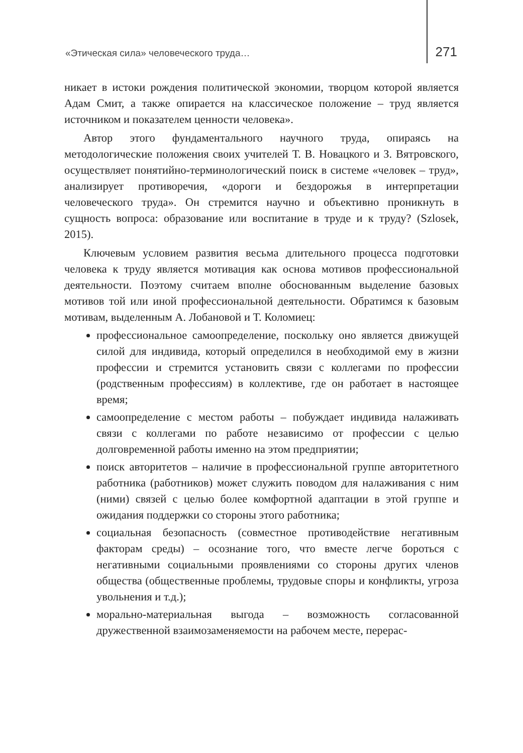«Этическая сила» человеческого труда… 271
никает в истоки рождения политической экономии, творцом которой является Адам Смит, а также опирается на классическое положение – труд является источником и показателем ценности человека».
Автор этого фундаментального научного труда, опираясь на методологические положения своих учителей Т. В. Новацкого и З. Вятровского, осуществляет понятийно-терминологический поиск в системе «человек – труд», анализирует противоречия, «дороги и бездорожья в интерпретации человеческого труда». Он стремится научно и объективно проникнуть в сущность вопроса: образование или воспитание в труде и к труду? (Szlosek, 2015).
Ключевым условием развития весьма длительного процесса подготовки человека к труду является мотивация как основа мотивов профессиональной деятельности. Поэтому считаем вполне обоснованным выделение базовых мотивов той или иной профессиональной деятельности. Обратимся к базовым мотивам, выделенным А. Лобановой и Т. Коломиец:
профессиональное самоопределение, поскольку оно является движущей силой для индивида, который определился в необходимой ему в жизни профессии и стремится установить связи с коллегами по профессии (родственным профессиям) в коллективе, где он работает в настоящее время;
самоопределение с местом работы – побуждает индивида налаживать связи с коллегами по работе независимо от профессии с целью долговременной работы именно на этом предприятии;
поиск авторитетов – наличие в профессиональной группе авторитетного работника (работников) может служить поводом для налаживания с ним (ними) связей с целью более комфортной адаптации в этой группе и ожидания поддержки со стороны этого работника;
социальная безопасность (совместное противодействие негативным факторам среды) – осознание того, что вместе легче бороться с негативными социальными проявлениями со стороны других членов общества (общественные проблемы, трудовые споры и конфликты, угроза увольнения и т.д.);
морально-материальная выгода – возможность согласованной дружественной взаимозаменяемости на рабочем месте, перерас-